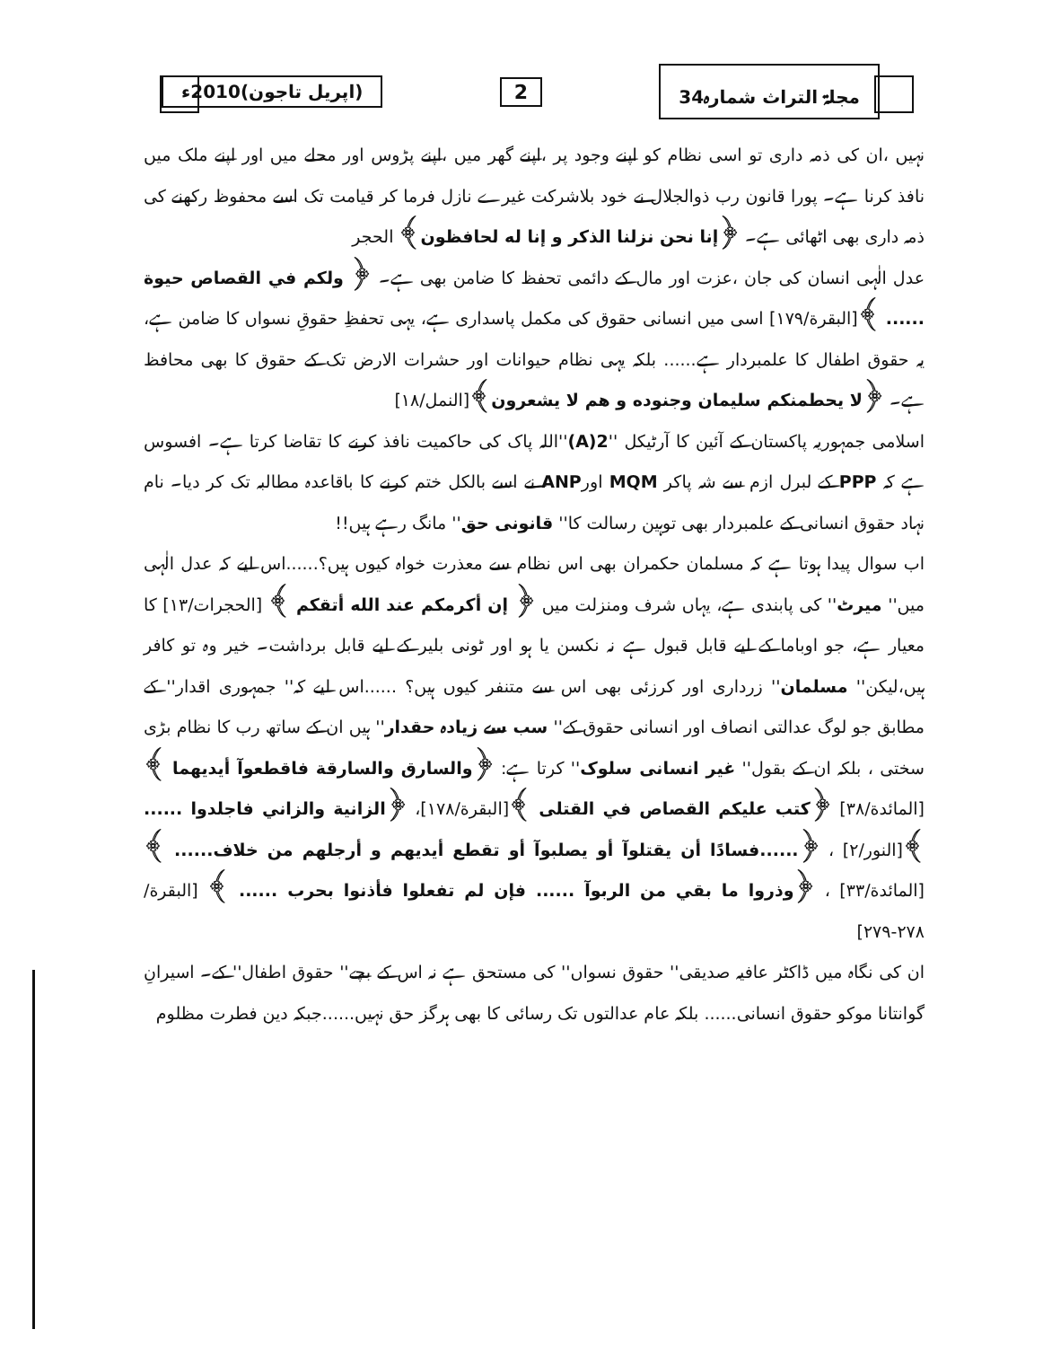مجلۃ التراث شمارہ34 2 (اپریل تاجون)2010ء
نہیں ،ان کی ذمہ داری تو اسی نظام کو اپنے وجود پر ،اپنے گھر میں ،اپنے پڑوس اور محلے میں اور اپنے ملک میں نافذ کرنا ہے۔ پورا قانون رب ذوالجلال نے خود بلاشرکت غیرے نازل فرما کر قیامت تک اسے محفوظ رکھنے کی ذمہ داری بھی اٹھائی ہے۔ ﴿إنا نحن نزلنا الذكر و إنا له لحافظون﴾ الحجر
عدل الٰہی انسان کی جان ،عزت اور مال کے دائمی تحفظ کا ضامن بھی ہے۔ ﴿ ولكم في القصاص حيوة ...... ﴾[البقرة/۱۷۹] اسی میں انسانی حقوق کی مکمل پاسداری ہے، یہی تحفظِ حقوقِ نسواں کا ضامن ہے، یہ حقوق اطفال کا علمبردار ہے...... بلکہ یہی نظام حیوانات اور حشرات الارض تک کے حقوق کا بھی محافظ ہے۔ ﴿لا يحطمنكم سليمان وجنوده و هم لا يشعرون﴾[النمل/۱۸]
اسلامی جمہوریہ پاکستان کے آئین کا آرٹیکل ''2(A)''اللہ پاک کی حاکمیت نافذ کرنے کا تقاضا کرتا ہے۔ افسوس ہے کہ PPP کے لبرل ازم سے شہ پاکر MQM اورANP نے اسے بالکل ختم کرنے کا باقاعدہ مطالبہ تک کر دیا۔ نام نہاد حقوق انسانی کے علمبردار بھی توہین رسالت کا'' قانونی حق'' مانگ رہے ہیں!!
اب سوال پیدا ہوتا ہے کہ مسلمان حکمران بھی اس نظام سے معذرت خواہ کیوں ہیں؟......اس لیے کہ عدل الٰہی میں'' میرٹ'' کی پابندی ہے، یہاں شرف ومنزلت میں ﴿ إن أكرمكم عند الله أتقكم ﴾ [الحجرات/۱۳] کا معیار ہے، جو اوباما کے لیے قابل قبول ہے نہ نکسن یا ہو اور ٹونی بلیر کے لیے قابل برداشت۔ خیر وہ تو کافر ہیں،لیکن'' مسلمان'' زرداری اور کرزئی بھی اس سے متنفر کیوں ہیں؟ ......اس لیے کہ'' جمہوری اقدار'' کے مطابق جو لوگ عدالتی انصاف اور انسانی حقوق کے'' سب سے زیادہ حقدار'' ہیں ان کے ساتھ رب کا نظام بڑی سختی ، بلکہ ان کے بقول'' غیر انسانی سلوک'' کرتا ہے: ﴿والسارق والسارقة فاقطعوآ أيديهما ﴾ [المائدة/۳۸] ﴿كتب عليكم القصاص في القتلى ﴾[البقرة/۱۷۸]، ﴿الزانية والزاني فاجلدوا ...... ﴾[النور/۲] ، ﴿......فسادًا أن يقتلوآ أو يصلبوآ أو تقطع أيديهم و أرجلهم من خلاف...... ﴾[المائدة/۳۳] ، ﴿وذروا ما بقي من الربوآ ...... فإن لم تفعلوا فأذنوا بحرب ...... ﴾ [البقرة/۲۷۸-۲۷۹]
ان کی نگاہ میں ڈاکٹر عافیہ صدیقی'' حقوق نسواں'' کی مستحق ہے نہ اس کے بچے'' حقوق اطفال'' کے۔ اسیرانِ گوانتانا موکو حقوق انسانی...... بلکہ عام عدالتوں تک رسائی کا بھی ہرگز حق نہیں......جبکہ دین فطرت مظلوم